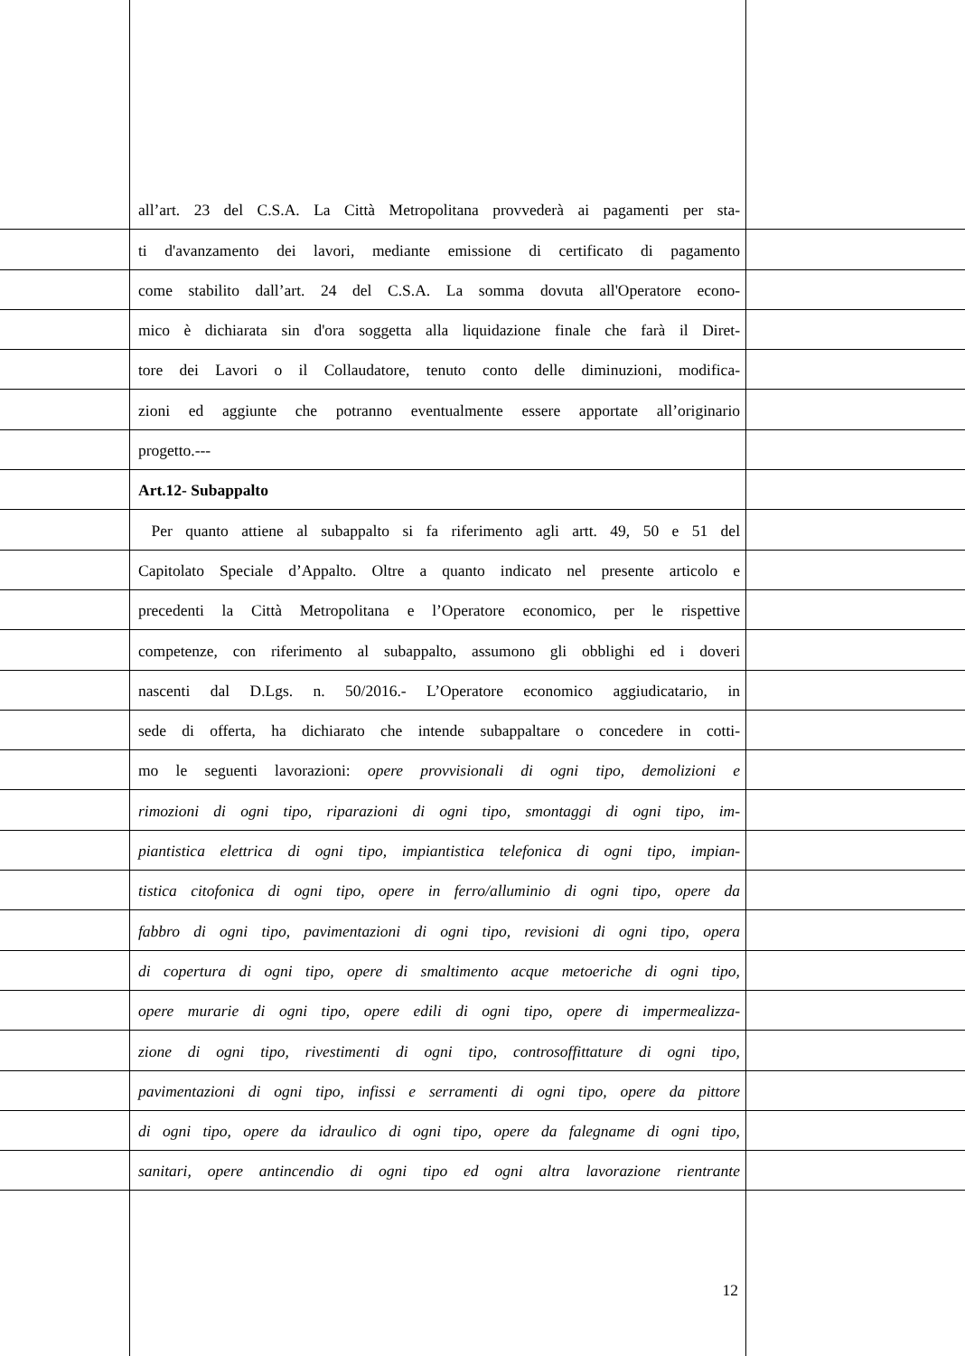all’art. 23 del C.S.A. La Città Metropolitana provvederà ai pagamenti per sta-
ti d'avanzamento dei lavori, mediante emissione di certificato di pagamento
come stabilito dall’art. 24 del C.S.A. La somma dovuta all'Operatore econo-
mico è dichiarata sin d'ora soggetta alla liquidazione finale che farà il Diret-
tore dei Lavori o il Collaudatore, tenuto conto delle diminuzioni, modifica-
zioni ed aggiunte che potranno eventualmente essere apportate all’originario
progetto.---
Art.12- Subappalto
Per quanto attiene al subappalto si fa riferimento agli artt. 49, 50 e 51 del
Capitolato Speciale d’Appalto. Oltre a quanto indicato nel presente articolo e
precedenti la Città Metropolitana e l’Operatore economico, per le rispettive
competenze, con riferimento al subappalto, assumono gli obblighi ed i doveri
nascenti dal D.Lgs. n. 50/2016.- L’Operatore economico aggiudicatario, in
sede di offerta, ha dichiarato che intende subappaltare o concedere in cotti-
mo le seguenti lavorazioni: opere provvisionali di ogni tipo, demolizioni e
rimozioni di ogni tipo, riparazioni di ogni tipo, smontaggi di ogni tipo, im-
piantistica elettrica di ogni tipo, impiantistica telefonica di ogni tipo, impian-
tistica citofonica di ogni tipo, opere in ferro/alluminio di ogni tipo, opere da
fabbro di ogni tipo, pavimentazioni di ogni tipo, revisioni di ogni tipo, opera
di copertura di ogni tipo, opere di smaltimento acque metoeriche di ogni tipo,
opere murarie di ogni tipo, opere edili di ogni tipo, opere di impermealizza-
zione di ogni tipo, rivestimenti di ogni tipo, controsoffittature di ogni tipo,
pavimentazioni di ogni tipo, infissi e serramenti di ogni tipo, opere da pittore
di ogni tipo, opere da idraulico di ogni tipo, opere da falegname di ogni tipo,
sanitari, opere antincendio di ogni tipo ed ogni altra lavorazione rientrante
12